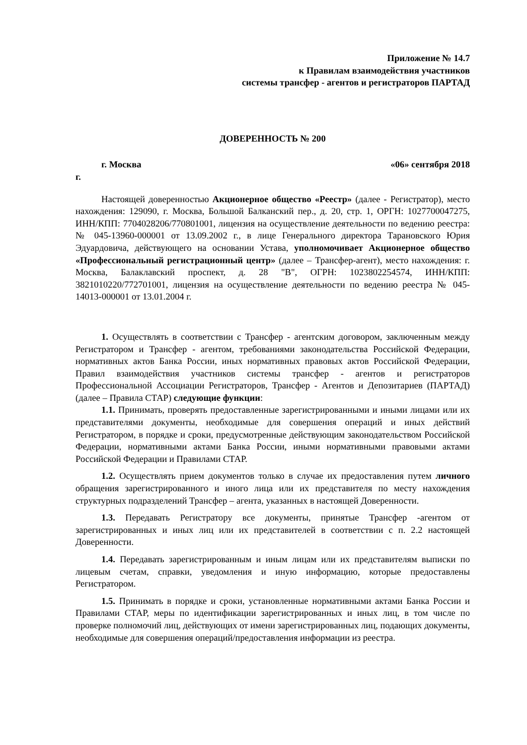Приложение № 14.7
к Правилам взаимодействия участников
системы трансфер - агентов и регистраторов ПАРТАД
ДОВЕРЕННОСТЬ № 200
г. Москва «06» сентября 2018
г.
Настоящей доверенностью Акционерное общество «Реестр» (далее - Регистратор), место нахождения: 129090, г. Москва, Большой Балканский пер., д. 20, стр. 1, ОРГН: 1027700047275, ИНН/КПП: 7704028206/770801001, лицензия на осуществление деятельности по ведению реестра: № 045-13960-000001 от 13.09.2002 г., в лице Генерального директора Тарановского Юрия Эдуардовича, действующего на основании Устава, уполномочивает Акционерное общество «Профессиональный регистрационный центр» (далее – Трансфер-агент), место нахождения: г. Москва, Балаклавский проспект, д. 28 "В", ОГРН: 1023802254574, ИНН/КПП: 3821010220/772701001, лицензия на осуществление деятельности по ведению реестра № 045-14013-000001 от 13.01.2004 г.
1. Осуществлять в соответствии с Трансфер - агентским договором, заключенным между Регистратором и Трансфер - агентом, требованиями законодательства Российской Федерации, нормативных актов Банка России, иных нормативных правовых актов Российской Федерации, Правил взаимодействия участников системы трансфер - агентов и регистраторов Профессиональной Ассоциации Регистраторов, Трансфер - Агентов и Депозитариев (ПАРТАД) (далее – Правила СТАР) следующие функции:
1.1. Принимать, проверять предоставленные зарегистрированными и иными лицами или их представителями документы, необходимые для совершения операций и иных действий Регистратором, в порядке и сроки, предусмотренные действующим законодательством Российской Федерации, нормативными актами Банка России, иными нормативными правовыми актами Российской Федерации и Правилами СТАР.
1.2. Осуществлять прием документов только в случае их предоставления путем личного обращения зарегистрированного и иного лица или их представителя по месту нахождения структурных подразделений Трансфер – агента, указанных в настоящей Доверенности.
1.3. Передавать Регистратору все документы, принятые Трансфер -агентом от зарегистрированных и иных лиц или их представителей в соответствии с п. 2.2 настоящей Доверенности.
1.4. Передавать зарегистрированным и иным лицам или их представителям выписки по лицевым счетам, справки, уведомления и иную информацию, которые предоставлены Регистратором.
1.5. Принимать в порядке и сроки, установленные нормативными актами Банка России и Правилами СТАР, меры по идентификации зарегистрированных и иных лиц, в том числе по проверке полномочий лиц, действующих от имени зарегистрированных лиц, подающих документы, необходимые для совершения операций/предоставления информации из реестра.